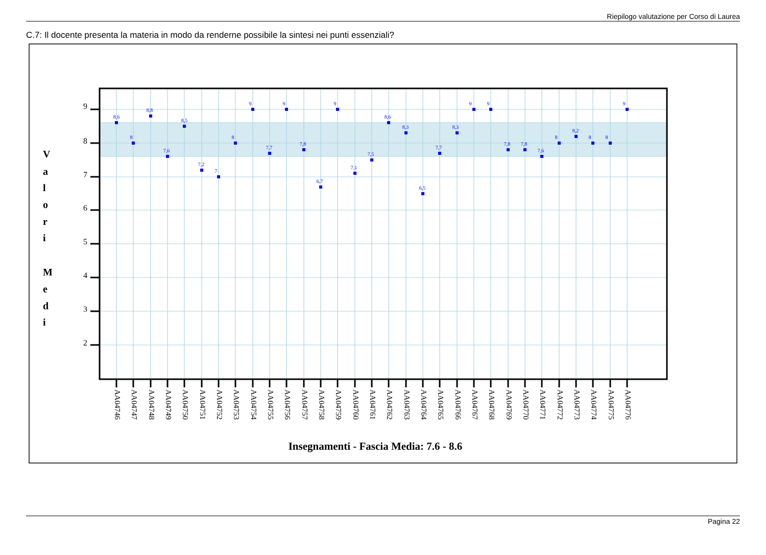Riepilogo valutazione per Corso di Laurea
C.7: Il docente presenta la materia in modo da renderne possibile la sintesi nei punti essenziali?
9
8
7
6
5
4
3
2
V
a
l
o
r
i
M
e
d
i
8,6
8
8,8
7,6
8,5
7,2
7
8
9
7,7
9
7,8
6,7
9
7,1
7,5
8,6
8,3
6,5
7,7
8,3
9
9
7,8
7,8
7,6
8
8,2
8
8
9
AA04746
AA04747
AA04748
AA04749
AA04750
AA04751
AA04752
AA04753
AA04754
AA04755
AA04756
AA04757
AA04758
AA04759
AA04760
AA04761
AA04762
AA04763
AA04764
AA04765
AA04766
AA04767
AA04768
AA04769
AA04770
AA04771
AA04772
AA04773
AA04774
AA04775
AA04776
Insegnamenti - Fascia Media: 7.6 - 8.6
Pagina 22